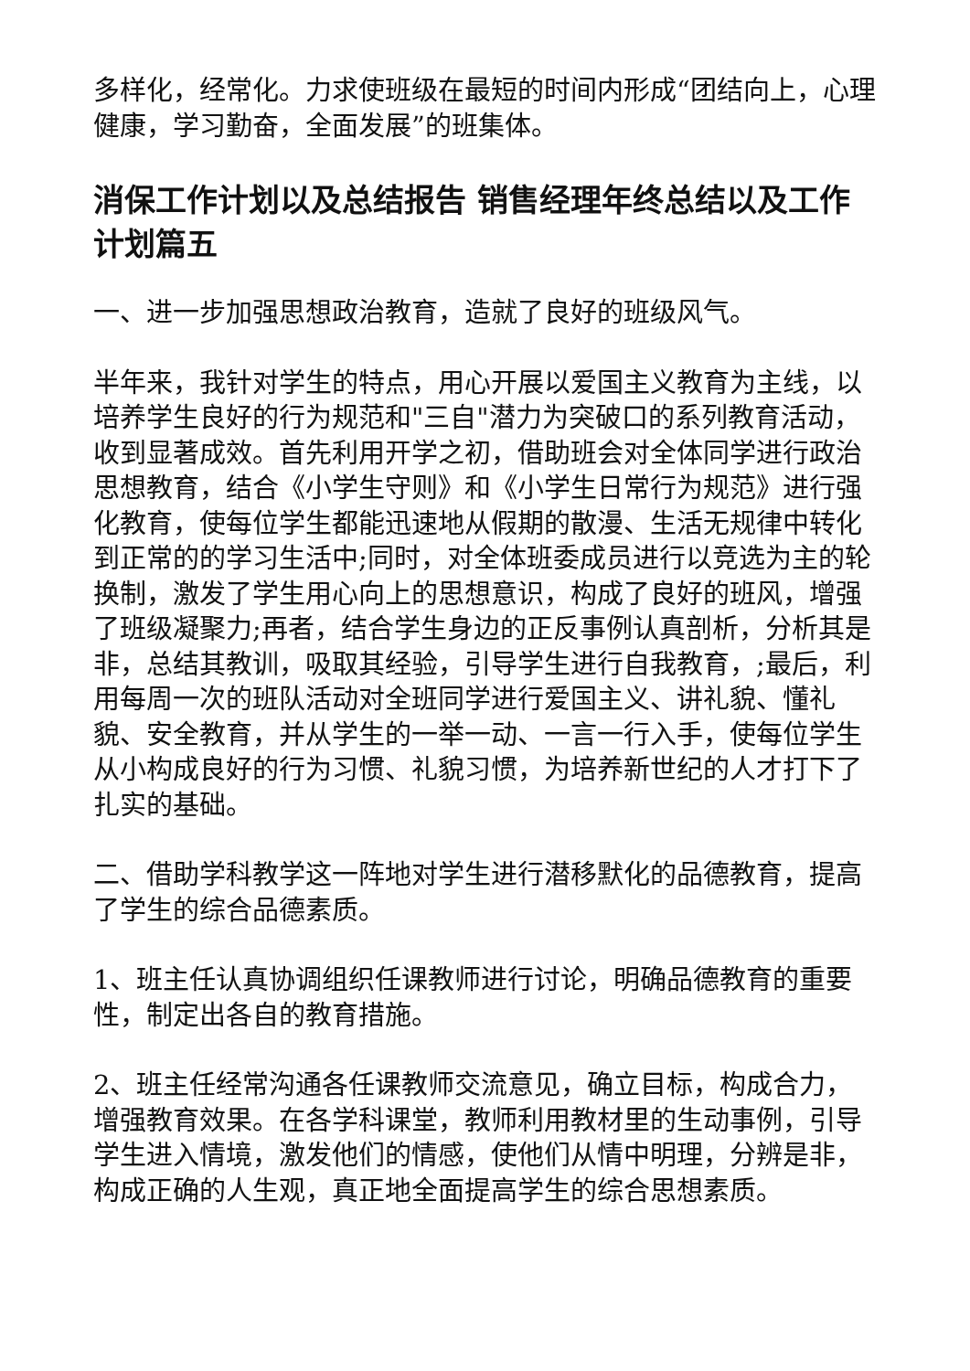多样化，经常化。力求使班级在最短的时间内形成“团结向上，心理健康，学习勤奋，全面发展”的班集体。
消保工作计划以及总结报告 销售经理年终总结以及工作计划篇五
一、进一步加强思想政治教育，造就了良好的班级风气。
半年来，我针对学生的特点，用心开展以爱国主义教育为主线，以培养学生良好的行为规范和"三自"潜力为突破口的系列教育活动，收到显著成效。首先利用开学之初，借助班会对全体同学进行政治思想教育，结合《小学生守则》和《小学生日常行为规范》进行强化教育，使每位学生都能迅速地从假期的散漫、生活无规律中转化到正常的的学习生活中;同时，对全体班委成员进行以竞选为主的轮换制，激发了学生用心向上的思想意识，构成了良好的班风，增强了班级凝聚力;再者，结合学生身边的正反事例认真剖析，分析其是非，总结其教训，吸取其经验，引导学生进行自我教育，;最后，利用每周一次的班队活动对全班同学进行爱国主义、讲礼貌、懂礼貌、安全教育，并从学生的一举一动、一言一行入手，使每位学生从小构成良好的行为习惯、礼貌习惯，为培养新世纪的人才打下了扎实的基础。
二、借助学科教学这一阵地对学生进行潜移默化的品德教育，提高了学生的综合品德素质。
1、班主任认真协调组织任课教师进行讨论，明确品德教育的重要性，制定出各自的教育措施。
2、班主任经常沟通各任课教师交流意见，确立目标，构成合力，增强教育效果。在各学科课堂，教师利用教材里的生动事例，引导学生进入情境，激发他们的情感，使他们从情中明理，分辨是非，构成正确的人生观，真正地全面提高学生的综合思想素质。